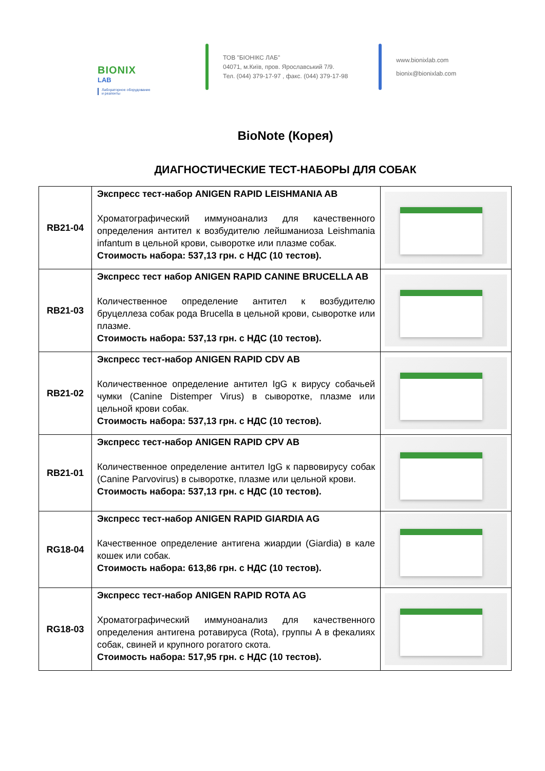BIONIX
LAB
Лабораторное оборудование
и реагенты
ТОВ "БІОНІКС ЛАБ"
04071, м.Київ, пров. Ярославський 7/9.
Тел. (044) 379-17-97 , факс. (044) 379-17-98
www.bionixlab.com
bionix@bionixlab.com
BioNote (Корея)
ДИАГНОСТИЧЕСКИЕ ТЕСТ-НАБОРЫ ДЛЯ СОБАК
| RB21-04 | Экспресс тест-набор ANIGEN RAPID LEISHMANIA AB Хроматографический иммуноанализ для качественного определения антител к возбудителю лейшманиоза Leishmania infantum в цельной крови, сыворотке или плазме собак. Стоимость набора: 537,13 грн. с НДС (10 тестов). | |
| RB21-03 | Экспресс тест набор ANIGEN RAPID CANINE BRUCELLA AB Количественное определение антител к возбудителю бруцеллеза собак рода Brucella в цельной крови, сыворотке или плазме. Стоимость набора: 537,13 грн. с НДС (10 тестов). | |
| RB21-02 | Экспресс тест-набор ANIGEN RAPID CDV AB Количественное определение антител IgG к вирусу собачьей чумки (Canine Distemper Virus) в сыворотке, плазме или цельной крови собак. Стоимость набора: 537,13 грн. с НДС (10 тестов). | |
| RB21-01 | Экспресс тест-набор ANIGEN RAPID CPV AB Количественное определение антител IgG к парвовирусу собак (Canine Parvovirus) в сыворотке, плазме или цельной крови. Стоимость набора: 537,13 грн. с НДС (10 тестов). | |
| RG18-04 | Экспресс тест-набор ANIGEN RAPID GIARDIA AG Качественное определение антигена жиардии (Giardia) в кале кошек или собак. Стоимость набора: 613,86 грн. с НДС (10 тестов). | |
| RG18-03 | Экспресс тест-набор ANIGEN RAPID ROTA AG Хроматографический иммуноанализ для качественного определения антигена ротавируса (Rota), группы A в фекалиях собак, свиней и крупного рогатого скота. Стоимость набора: 517,95 грн. с НДС (10 тестов). | |